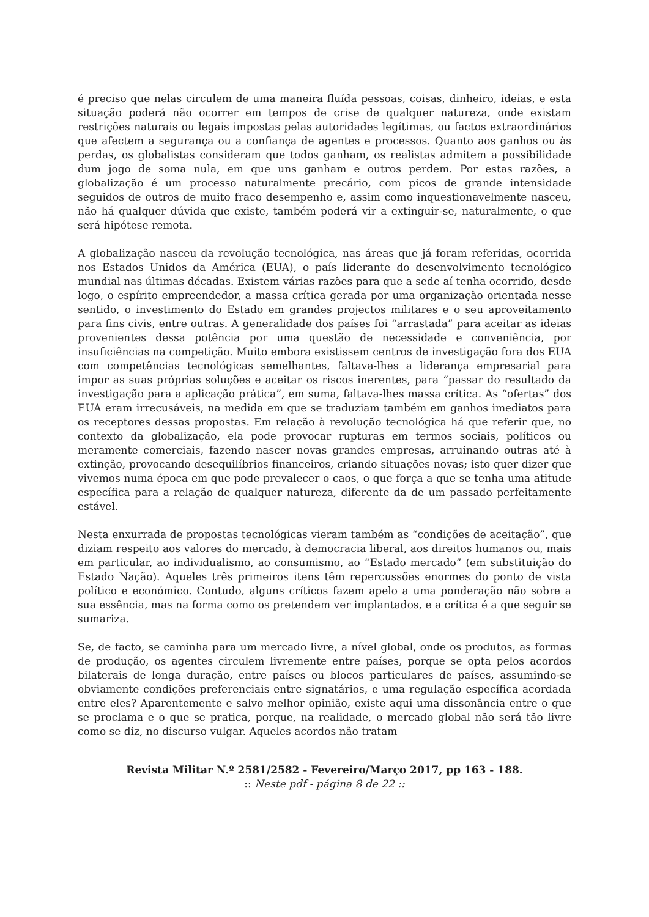é preciso que nelas circulem de uma maneira fluída pessoas, coisas, dinheiro, ideias, e esta situação poderá não ocorrer em tempos de crise de qualquer natureza, onde existam restrições naturais ou legais impostas pelas autoridades legítimas, ou factos extraordinários que afectem a segurança ou a confiança de agentes e processos. Quanto aos ganhos ou às perdas, os globalistas consideram que todos ganham, os realistas admitem a possibilidade dum jogo de soma nula, em que uns ganham e outros perdem. Por estas razões, a globalização é um processo naturalmente precário, com picos de grande intensidade seguidos de outros de muito fraco desempenho e, assim como inquestionavelmente nasceu, não há qualquer dúvida que existe, também poderá vir a extinguir-se, naturalmente, o que será hipótese remota.
A globalização nasceu da revolução tecnológica, nas áreas que já foram referidas, ocorrida nos Estados Unidos da América (EUA), o país liderante do desenvolvimento tecnológico mundial nas últimas décadas. Existem várias razões para que a sede aí tenha ocorrido, desde logo, o espírito empreendedor, a massa crítica gerada por uma organização orientada nesse sentido, o investimento do Estado em grandes projectos militares e o seu aproveitamento para fins civis, entre outras. A generalidade dos países foi “arrastada” para aceitar as ideias provenientes dessa potência por uma questão de necessidade e conveniência, por insuficiências na competição. Muito embora existissem centros de investigação fora dos EUA com competências tecnológicas semelhantes, faltava-lhes a liderança empresarial para impor as suas próprias soluções e aceitar os riscos inerentes, para “passar do resultado da investigação para a aplicação prática”, em suma, faltava-lhes massa crítica. As “ofertas” dos EUA eram irrecusáveis, na medida em que se traduziam também em ganhos imediatos para os receptores dessas propostas. Em relação à revolução tecnológica há que referir que, no contexto da globalização, ela pode provocar rupturas em termos sociais, políticos ou meramente comerciais, fazendo nascer novas grandes empresas, arruinando outras até à extinção, provocando desequilíbrios financeiros, criando situações novas; isto quer dizer que vivemos numa época em que pode prevalecer o caos, o que força a que se tenha uma atitude específica para a relação de qualquer natureza, diferente da de um passado perfeitamente estável.
Nesta enxurrada de propostas tecnológicas vieram também as “condições de aceitação”, que diziam respeito aos valores do mercado, à democracia liberal, aos direitos humanos ou, mais em particular, ao individualismo, ao consumismo, ao “Estado mercado” (em substituição do Estado Nação). Aqueles três primeiros itens têm repercussões enormes do ponto de vista político e económico. Contudo, alguns críticos fazem apelo a uma ponderação não sobre a sua essência, mas na forma como os pretendem ver implantados, e a crítica é a que seguir se sumariza.
Se, de facto, se caminha para um mercado livre, a nível global, onde os produtos, as formas de produção, os agentes circulem livremente entre países, porque se opta pelos acordos bilaterais de longa duração, entre países ou blocos particulares de países, assumindo-se obviamente condições preferenciais entre signatários, e uma regulação específica acordada entre eles? Aparentemente e salvo melhor opinião, existe aqui uma dissonância entre o que se proclama e o que se pratica, porque, na realidade, o mercado global não será tão livre como se diz, no discurso vulgar. Aqueles acordos não tratam
Revista Militar N.º 2581/2582 - Fevereiro/Março 2017, pp 163 - 188.
:: Neste pdf - página 8 de 22 ::